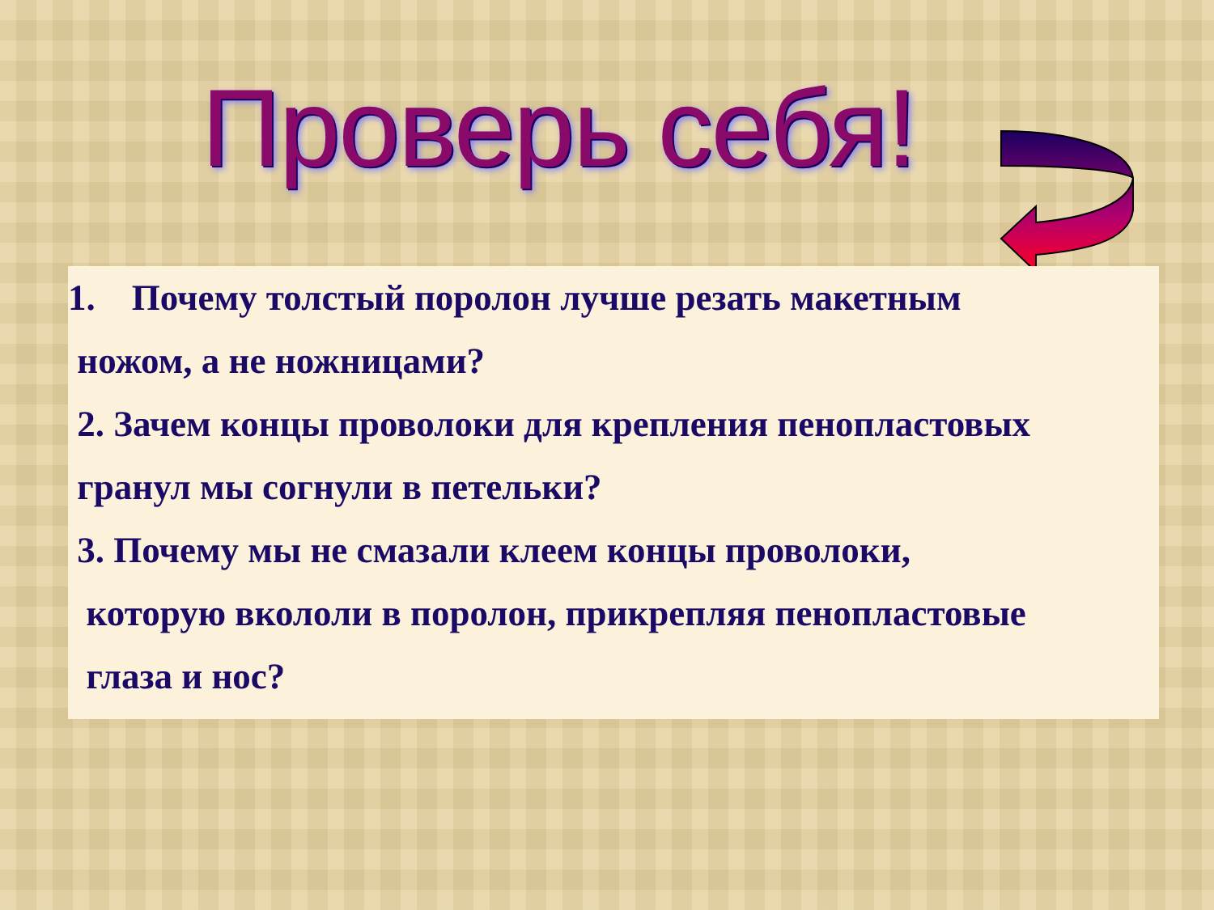Проверь себя!
1. Почему толстый поролон лучше резать макетным
ножом, а не ножницами?
2. Зачем концы проволоки для крепления пенопластовых
гранул мы согнули в петельки?
3. Почему мы не смазали клеем концы проволоки,
которую вкололи в поролон, прикрепляя пенопластовые
глаза и нос?